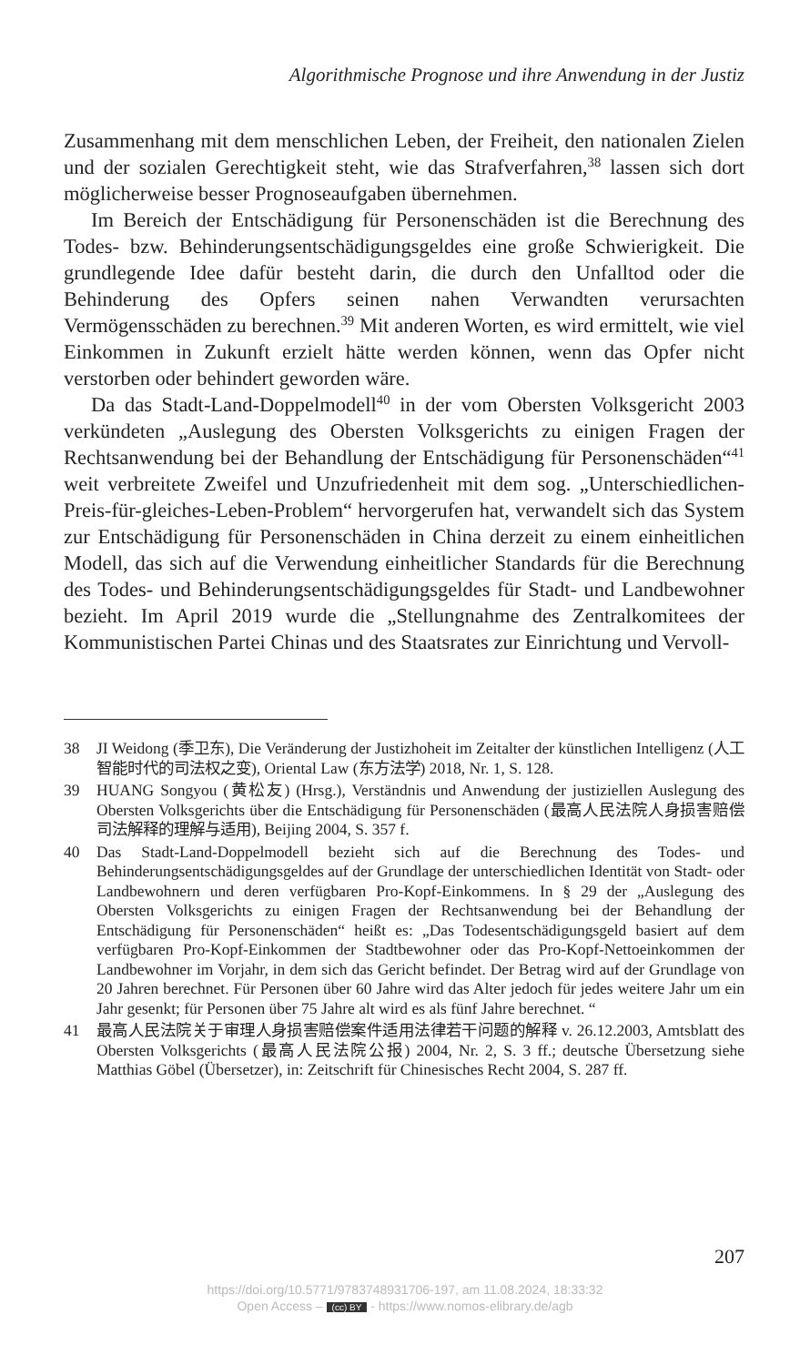Algorithmische Prognose und ihre Anwendung in der Justiz
Zusammenhang mit dem menschlichen Leben, der Freiheit, den nationalen Zielen und der sozialen Gerechtigkeit steht, wie das Strafverfahren,<sup>38</sup> lassen sich dort möglicherweise besser Prognoseaufgaben übernehmen.
Im Bereich der Entschädigung für Personenschäden ist die Berechnung des Todes- bzw. Behinderungsentschädigungsgeldes eine große Schwierigkeit. Die grundlegende Idee dafür besteht darin, die durch den Unfalltod oder die Behinderung des Opfers seinen nahen Verwandten verursachten Vermögensschäden zu berechnen.<sup>39</sup> Mit anderen Worten, es wird ermittelt, wie viel Einkommen in Zukunft erzielt hätte werden können, wenn das Opfer nicht verstorben oder behindert geworden wäre.
Da das Stadt-Land-Doppelmodell<sup>40</sup> in der vom Obersten Volksgericht 2003 verkündeten „Auslegung des Obersten Volksgerichts zu einigen Fragen der Rechtsanwendung bei der Behandlung der Entschädigung für Personenschäden“<sup>41</sup> weit verbreitete Zweifel und Unzufriedenheit mit dem sog. „Unterschiedlichen-Preis-für-gleiches-Leben-Problem“ hervorgerufen hat, verwandelt sich das System zur Entschädigung für Personenschäden in China derzeit zu einem einheitlichen Modell, das sich auf die Verwendung einheitlicher Standards für die Berechnung des Todes- und Behinderungsentschädigungsgeldes für Stadt- und Landbewohner bezieht. Im April 2019 wurde die „Stellungnahme des Zentralkomitees der Kommunistischen Partei Chinas und des Staatsrates zur Einrichtung und Vervoll-
38 JI Weidong (季卫东), Die Veränderung der Justizhoheit im Zeitalter der künstlichen Intelligenz (人工智能时代的司法权之变), Oriental Law (东方法学) 2018, Nr. 1, S. 128.
39 HUANG Songyou (黄松友) (Hrsg.), Verständnis und Anwendung der justiziellen Auslegung des Obersten Volksgerichts über die Entschädigung für Personenschäden (最高人民法院人身损害赔偿司法解释的理解与适用), Beijing 2004, S. 357 f.
40 Das Stadt-Land-Doppelmodell bezieht sich auf die Berechnung des Todes- und Behinderungsentschädigungsgeldes auf der Grundlage der unterschiedlichen Identität von Stadt- oder Landbewohnern und deren verfügbaren Pro-Kopf-Einkommens. In § 29 der „Auslegung des Obersten Volksgerichts zu einigen Fragen der Rechtsanwendung bei der Behandlung der Entschädigung für Personenschäden“ heißt es: „Das Todesentschädigungsgeld basiert auf dem verfügbaren Pro-Kopf-Einkommen der Stadtbewohner oder das Pro-Kopf-Nettoeinkommen der Landbewohner im Vorjahr, in dem sich das Gericht befindet. Der Betrag wird auf der Grundlage von 20 Jahren berechnet. Für Personen über 60 Jahre wird das Alter jedoch für jedes weitere Jahr um ein Jahr gesenkt; für Personen über 75 Jahre alt wird es als fünf Jahre berechnet. “
41 最高人民法院关于审理人身损害赔偿案件适用法律若干问题的解释 v. 26.12.2003, Amtsblatt des Obersten Volksgerichts (最高人民法院公报) 2004, Nr. 2, S. 3 ff.; deutsche Übersetzung siehe Matthias Göbel (Übersetzer), in: Zeitschrift für Chinesisches Recht 2004, S. 287 ff.
207
https://doi.org/10.5771/9783748931706-197, am 11.08.2024, 18:33:32
Open Access – (cc) BY - https://www.nomos-elibrary.de/agb